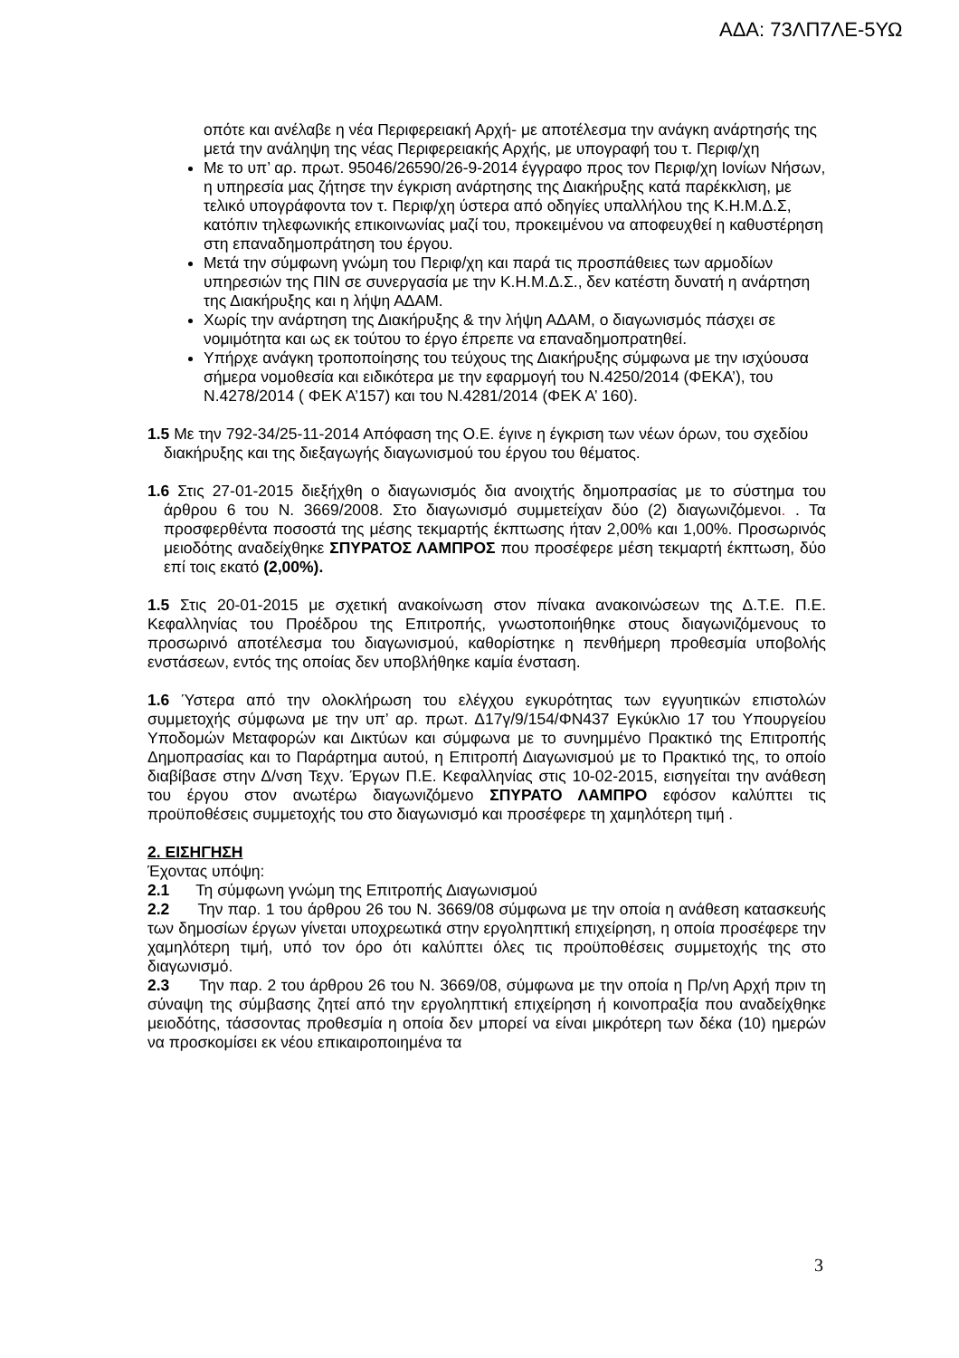ΑΔΑ: 73ΛΠ7ΛΕ-5ΥΩ
οπότε και ανέλαβε η νέα Περιφερειακή Αρχή- με αποτέλεσμα την ανάγκη ανάρτησής της μετά την ανάληψη της νέας Περιφερειακής Αρχής, με υπογραφή του τ. Περιφ/χη
Με το υπ’ αρ. πρωτ. 95046/26590/26-9-2014 έγγραφο προς τον Περιφ/χη Ιονίων Νήσων, η υπηρεσία μας ζήτησε την έγκριση ανάρτησης της Διακήρυξης κατά παρέκκλιση, με τελικό υπογράφοντα τον τ. Περιφ/χη ύστερα από οδηγίες υπαλλήλου της Κ.Η.Μ.Δ.Σ, κατόπιν τηλεφωνικής επικοινωνίας μαζί του, προκειμένου να αποφευχθεί η καθυστέρηση στη επαναδημοπράτηση του έργου.
Μετά την σύμφωνη γνώμη του Περιφ/χη και παρά τις προσπάθειες των αρμοδίων υπηρεσιών της ΠΙΝ σε συνεργασία με την Κ.Η.Μ.Δ.Σ., δεν κατέστη δυνατή η ανάρτηση της Διακήρυξης και η λήψη ΑΔΑΜ.
Χωρίς την ανάρτηση της Διακήρυξης & την λήψη ΑΔΑΜ, ο διαγωνισμός πάσχει σε νομιμότητα και ως εκ τούτου το έργο έπρεπε να επαναδημοπρατηθεί.
Υπήρχε ανάγκη τροποποίησης του τεύχους της Διακήρυξης σύμφωνα με την ισχύουσα σήμερα νομοθεσία και ειδικότερα με την εφαρμογή του Ν.4250/2014 (ΦΕΚΑ’), του Ν.4278/2014 ( ΦΕΚ Α’157) και του Ν.4281/2014 (ΦΕΚ Α’ 160).
1.5 Με την 792-34/25-11-2014 Απόφαση της Ο.Ε. έγινε η έγκριση των νέων όρων, του σχεδίου διακήρυξης και της διεξαγωγής διαγωνισμού του έργου του θέματος.
1.6 Στις 27-01-2015 διεξήχθη ο διαγωνισμός δια ανοιχτής δημοπρασίας με το σύστημα του άρθρου 6 του Ν. 3669/2008. Στο διαγωνισμό συμμετείχαν δύο (2) διαγωνιζόμενοι. . Τα προσφερθέντα ποσοστά της μέσης τεκμαρτής έκπτωσης ήταν 2,00% και 1,00%. Προσωρινός μειοδότης αναδείχθηκε ΣΠΥΡΑΤΟΣ ΛΑΜΠΡΟΣ που προσέφερε μέση τεκμαρτή έκπτωση, δύο επί τοις εκατό (2,00%).
1.5 Στις 20-01-2015 με σχετική ανακοίνωση στον πίνακα ανακοινώσεων της Δ.Τ.Ε. Π.Ε. Κεφαλληνίας του Προέδρου της Επιτροπής, γνωστοποιήθηκε στους διαγωνιζόμενους το προσωρινό αποτέλεσμα του διαγωνισμού, καθορίστηκε η πενθήμερη προθεσμία υποβολής ενστάσεων, εντός της οποίας δεν υποβλήθηκε καμία ένσταση.
1.6 Ύστερα από την ολοκλήρωση του ελέγχου εγκυρότητας των εγγυητικών επιστολών συμμετοχής σύμφωνα με την υπ’ αρ. πρωτ. Δ17γ/9/154/ΦΝ437 Εγκύκλιο 17 του Υπουργείου Υποδομών Μεταφορών και Δικτύων και σύμφωνα με το συνημμένο Πρακτικό της Επιτροπής Δημοπρασίας και το Παράρτημα αυτού, η Επιτροπή Διαγωνισμού με το Πρακτικό της, το οποίο διαβίβασε στην Δ/νση Τεχν. Έργων Π.Ε. Κεφαλληνίας στις 10-02-2015, εισηγείται την ανάθεση του έργου στον ανωτέρω διαγωνιζόμενο ΣΠΥΡΑΤΟ ΛΑΜΠΡΟ εφόσον καλύπτει τις προϋποθέσεις συμμετοχής του στο διαγωνισμό και προσέφερε τη χαμηλότερη τιμή .
2. ΕΙΣΗΓΗΣΗ
Έχοντας υπόψη:
2.1 Τη σύμφωνη γνώμη της Επιτροπής Διαγωνισμού
2.2 Την παρ. 1 του άρθρου 26 του Ν. 3669/08 σύμφωνα με την οποία η ανάθεση κατασκευής των δημοσίων έργων γίνεται υποχρεωτικά στην εργοληπτική επιχείρηση, η οποία προσέφερε την χαμηλότερη τιμή, υπό τον όρο ότι καλύπτει όλες τις προϋποθέσεις συμμετοχής της στο διαγωνισμό.
2.3 Την παρ. 2 του άρθρου 26 του Ν. 3669/08, σύμφωνα με την οποία η Πρ/νη Αρχή πριν τη σύναψη της σύμβασης ζητεί από την εργοληπτική επιχείρηση ή κοινοπραξία που αναδείχθηκε μειοδότης, τάσσοντας προθεσμία η οποία δεν μπορεί να είναι μικρότερη των δέκα (10) ημερών να προσκομίσει εκ νέου επικαιροποιημένα τα
3